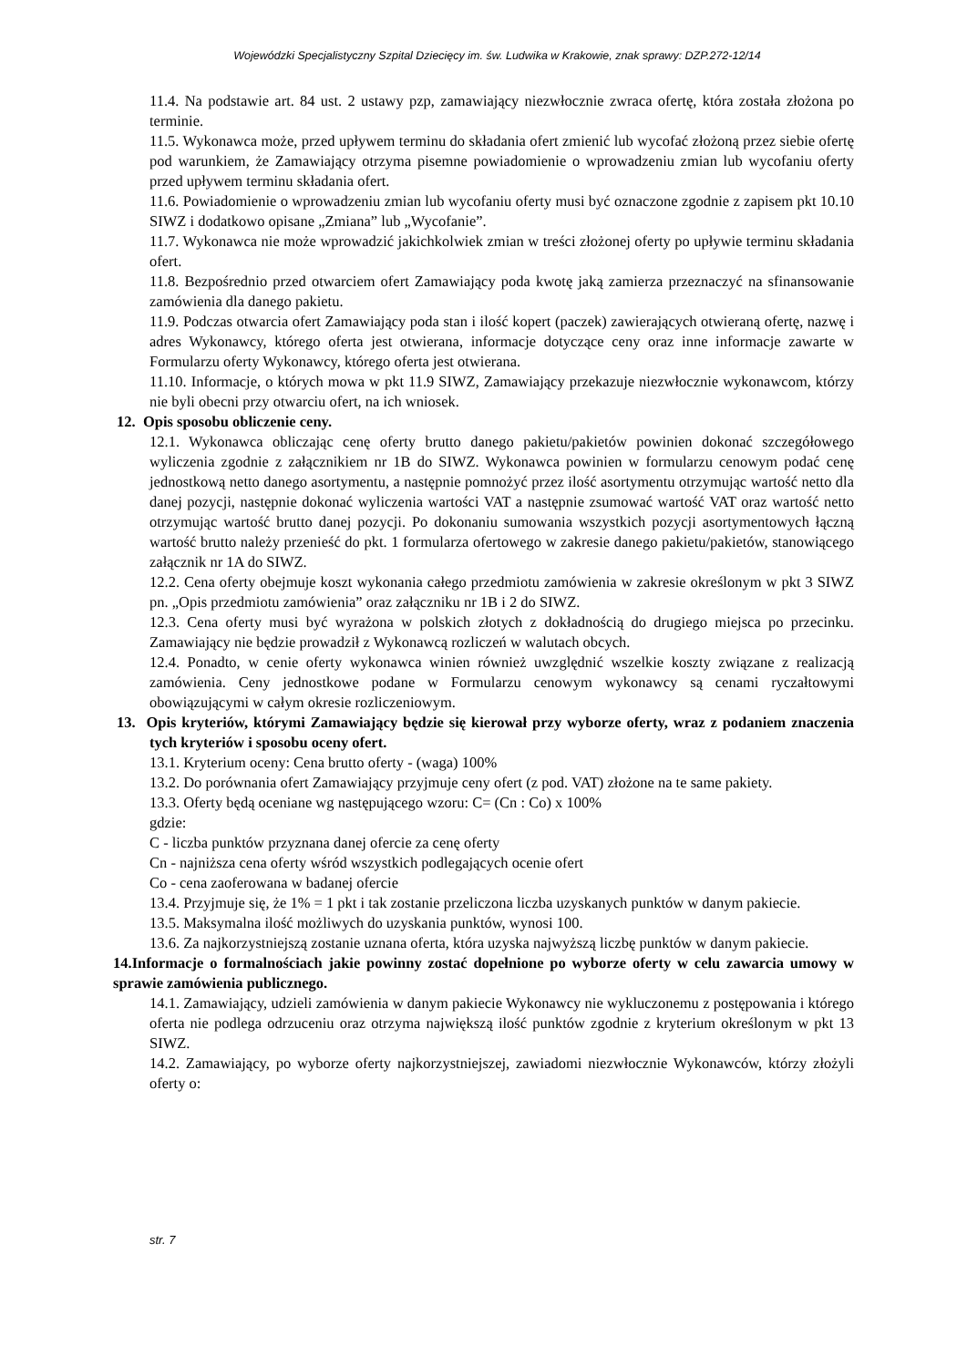Wojewódzki Specjalistyczny Szpital Dziecięcy im. św. Ludwika w Krakowie, znak sprawy: DZP.272-12/14
11.4. Na podstawie art. 84 ust. 2 ustawy pzp, zamawiający niezwłocznie zwraca ofertę, która została złożona po terminie.
11.5. Wykonawca może, przed upływem terminu do składania ofert zmienić lub wycofać złożoną przez siebie ofertę pod warunkiem, że Zamawiający otrzyma pisemne powiadomienie o wprowadzeniu zmian lub wycofaniu oferty przed upływem terminu składania ofert.
11.6. Powiadomienie o wprowadzeniu zmian lub wycofaniu oferty musi być oznaczone zgodnie z zapisem pkt 10.10 SIWZ i dodatkowo opisane „Zmiana” lub „Wycofanie”.
11.7. Wykonawca nie może wprowadzić jakichkolwiek zmian w treści złożonej oferty po upływie terminu składania ofert.
11.8. Bezpośrednio przed otwarciem ofert Zamawiający poda kwotę jaką zamierza przeznaczyć na sfinansowanie zamówienia dla danego pakietu.
11.9. Podczas otwarcia ofert Zamawiający poda stan i ilość kopert (paczek) zawierających otwieraną ofertę, nazwę i adres Wykonawcy, którego oferta jest otwierana, informacje dotyczące ceny oraz inne informacje zawarte w Formularzu oferty Wykonawcy, którego oferta jest otwierana.
11.10. Informacje, o których mowa w pkt 11.9 SIWZ, Zamawiający przekazuje niezwłocznie wykonawcom, którzy nie byli obecni przy otwarciu ofert, na ich wniosek.
12. Opis sposobu obliczenie ceny.
12.1. Wykonawca obliczając cenę oferty brutto danego pakietu/pakietów powinien dokonać szczegółowego wyliczenia zgodnie z załącznikiem nr 1B do SIWZ. Wykonawca powinien w formularzu cenowym podać cenę jednostkową netto danego asortymentu, a następnie pomnożyć przez ilość asortymentu otrzymując wartość netto dla danej pozycji, następnie dokonać wyliczenia wartości VAT a następnie zsumować wartość VAT oraz wartość netto otrzymując wartość brutto danej pozycji. Po dokonaniu sumowania wszystkich pozycji asortymentowych łączną wartość brutto należy przenieść do pkt. 1 formularza ofertowego w zakresie danego pakietu/pakietów, stanowiącego załącznik nr 1A do SIWZ.
12.2. Cena oferty obejmuje koszt wykonania całego przedmiotu zamówienia w zakresie określonym w pkt 3 SIWZ pn. „Opis przedmiotu zamówienia” oraz załączniku nr 1B i 2 do SIWZ.
12.3. Cena oferty musi być wyrażona w polskich złotych z dokładnością do drugiego miejsca po przecinku. Zamawiający nie będzie prowadził z Wykonawcą rozliczeń w walutach obcych.
12.4. Ponadto, w cenie oferty wykonawca winien również uwzględnić wszelkie koszty związane z realizacją zamówienia. Ceny jednostkowe podane w Formularzu cenowym wykonawcy są cenami ryczałtowymi obowiązującymi w całym okresie rozliczeniowym.
13. Opis kryteriów, którymi Zamawiający będzie się kierował przy wyborze oferty, wraz z podaniem znaczenia tych kryteriów i sposobu oceny ofert.
13.1. Kryterium oceny: Cena brutto oferty - (waga) 100%
13.2. Do porównania ofert Zamawiający przyjmuje ceny ofert (z pod. VAT) złożone na te same pakiety.
13.3. Oferty będą oceniane wg następującego wzoru: C= (Cn : Co) x 100%
gdzie:
C - liczba punktów przyznana danej ofercie za cenę oferty
Cn - najniższa cena oferty wśród wszystkich podlegających ocenie ofert
Co - cena zaoferowana w badanej ofercie
13.4. Przyjmuje się, że 1% = 1 pkt i tak zostanie przeliczona liczba uzyskanych punktów w danym pakiecie.
13.5. Maksymalna ilość możliwych do uzyskania punktów, wynosi 100.
13.6. Za najkorzystniejszą zostanie uznana oferta, która uzyska najwyższą liczbę punktów w danym pakiecie.
14.Informacje o formalnościach jakie powinny zostać dopełnione po wyborze oferty w celu zawarcia umowy w sprawie zamówienia publicznego.
14.1. Zamawiający, udzieli zamówienia w danym pakiecie Wykonawcy nie wykluczonemu z postępowania i którego oferta nie podlega odrzuceniu oraz otrzyma największą ilość punktów zgodnie z kryterium określonym w pkt 13 SIWZ.
14.2. Zamawiający, po wyborze oferty najkorzystniejszej, zawiadomi niezwłocznie Wykonawców, którzy złożyli oferty o:
str. 7